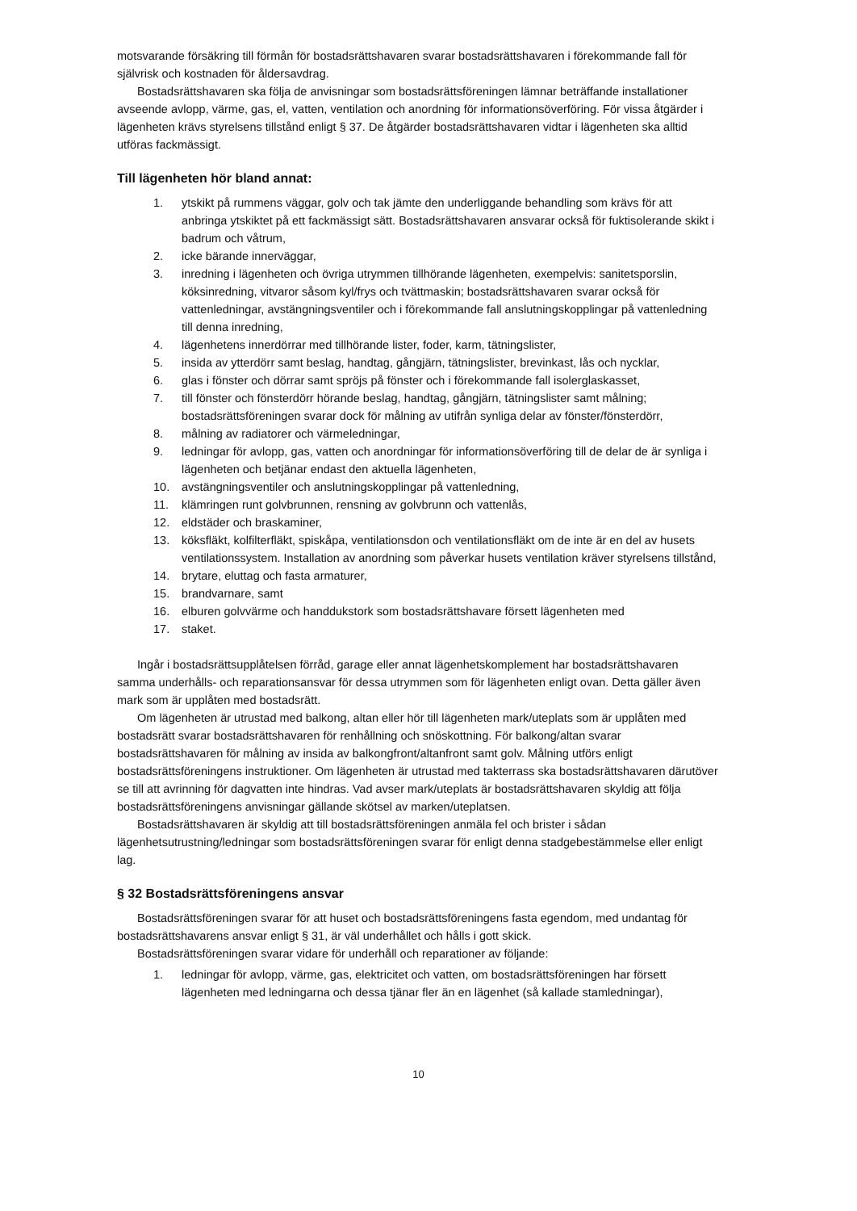motsvarande försäkring till förmån för bostadsrättshavaren svarar bostadsrättshavaren i förekommande fall för självrisk och kostnaden för åldersavdrag.
Bostadsrättshavaren ska följa de anvisningar som bostadsrättsföreningen lämnar beträffande installationer avseende avlopp, värme, gas, el, vatten, ventilation och anordning för informationsöverföring. För vissa åtgärder i lägenheten krävs styrelsens tillstånd enligt § 37. De åtgärder bostadsrättshavaren vidtar i lägenheten ska alltid utföras fackmässigt.
Till lägenheten hör bland annat:
1. ytskikt på rummens väggar, golv och tak jämte den underliggande behandling som krävs för att anbringa ytskiktet på ett fackmässigt sätt. Bostadsrättshavaren ansvarar också för fuktisolerande skikt i badrum och våtrum,
2. icke bärande innerväggar,
3. inredning i lägenheten och övriga utrymmen tillhörande lägenheten, exempelvis: sanitetsporslin, köksinredning, vitvaror såsom kyl/frys och tvättmaskin; bostadsrättshavaren svarar också för vattenledningar, avstängningsventiler och i förekommande fall anslutningskopplingar på vattenledning till denna inredning,
4. lägenhetens innerdörrar med tillhörande lister, foder, karm, tätningslister,
5. insida av ytterdörr samt beslag, handtag, gångjärn, tätningslister, brevinkast, lås och nycklar,
6. glas i fönster och dörrar samt spröjs på fönster och i förekommande fall isolerglaskasset,
7. till fönster och fönsterdörr hörande beslag, handtag, gångjärn, tätningslister samt målning; bostadsrättsföreningen svarar dock för målning av utifrån synliga delar av fönster/fönsterdörr,
8. målning av radiatorer och värmeledningar,
9. ledningar för avlopp, gas, vatten och anordningar för informationsöverföring till de delar de är synliga i lägenheten och betjänar endast den aktuella lägenheten,
10. avstängningsventiler och anslutningskopplingar på vattenledning,
11. klämringen runt golvbrunnen, rensning av golvbrunn och vattenlås,
12. eldstäder och braskaminer,
13. köksfläkt, kolfilterfläkt, spiskåpa, ventilationsdon och ventilationsfläkt om de inte är en del av husets ventilationssystem. Installation av anordning som påverkar husets ventilation kräver styrelsens tillstånd,
14. brytare, eluttag och fasta armaturer,
15. brandvarnare, samt
16. elburen golvvärme och handdukstork som bostadsrättshavare försett lägenheten med
17. staket.
Ingår i bostadsrättsupplåtelsen förråd, garage eller annat lägenhetskomplement har bostadsrättshavaren samma underhålls- och reparationsansvar för dessa utrymmen som för lägenheten enligt ovan. Detta gäller även mark som är upplåten med bostadsrätt.
Om lägenheten är utrustad med balkong, altan eller hör till lägenheten mark/uteplats som är upplåten med bostadsrätt svarar bostadsrättshavaren för renhållning och snöskottning. För balkong/altan svarar bostadsrättshavaren för målning av insida av balkongfront/altanfront samt golv. Målning utförs enligt bostadsrättsföreningens instruktioner. Om lägenheten är utrustad med takterrass ska bostadsrättshavaren därutöver se till att avrinning för dagvatten inte hindras. Vad avser mark/uteplats är bostadsrättshavaren skyldig att följa bostadsrättsföreningens anvisningar gällande skötsel av marken/uteplatsen.
Bostadsrättshavaren är skyldig att till bostadsrättsföreningen anmäla fel och brister i sådan lägenhetsutrustning/ledningar som bostadsrättsföreningen svarar för enligt denna stadgebestämmelse eller enligt lag.
§ 32 Bostadsrättsföreningens ansvar
Bostadsrättsföreningen svarar för att huset och bostadsrättsföreningens fasta egendom, med undantag för bostadsrättshavarens ansvar enligt § 31, är väl underhållet och hålls i gott skick.
Bostadsrättsföreningen svarar vidare för underhåll och reparationer av följande:
1. ledningar för avlopp, värme, gas, elektricitet och vatten, om bostadsrättsföreningen har försett lägenheten med ledningarna och dessa tjänar fler än en lägenhet (så kallade stamledningar),
10